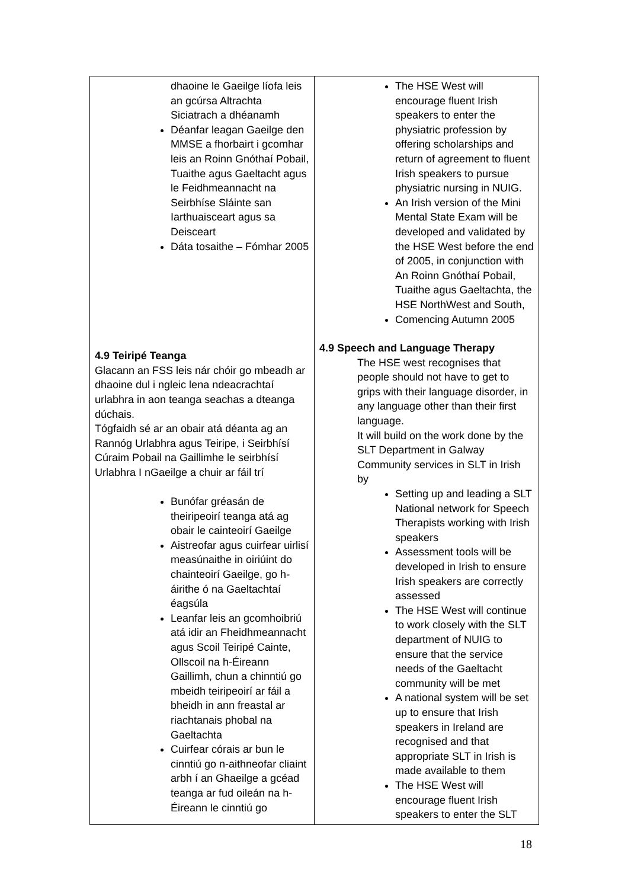| dhaoine le Gaeilge líofa leis an gcúrsa Altrachta Siciatrach a dhéanamh Déanfar leagan Gaeilge den MMSE a fhorbairt i gcomhar leis an Roinn Gnóthaí Pobail, Tuaithe agus Gaeltacht agus le Feidhmeannacht na Seirbhíse Sláinte san Iarthuaisceart agus sa Deisceart Dáta tosaithe – Fómhar 2005 4.9 Teiripé Teanga Glacann an FSS leis nár chóir go mbeadh ar dhaoine dul i ngleic lena ndeacrachtaí urlabhra in aon teanga seachas a dteanga dúchais. Tógfaidh sé ar an obair atá déanta ag an Rannóg Urlabhra agus Teiripe, i Seirbhísí Cúraim Pobail na Gaillimhe le seirbhísí Urlabhra I nGaeilge a chuir ar fáil trí Bunófar gréasán de theiripeoirí teanga atá ag obair le cainteoirí Gaeilge Aistreofar agus cuirfear uirlisí measúnaithe in oiriúint do chainteoirí Gaeilge, go h-áirithe ó na Gaeltachtaí éagsúla Leanfar leis an gcomhoibriú atá idir an Fheidhmeannacht agus Scoil Teiripé Cainte, Ollscoil na h-Éireann Gaillimh, chun a chinntiú go mbeidh teiripeoirí ar fáil a bheidh in ann freastal ar riachtanais phobal na Gaeltachta Cuirfear córais ar bun le cinntiú go n-aithneofar cliaint arbh í an Ghaeilge a gcéad teanga ar fud oileán na h-Éireann le cinntiú go | The HSE West will encourage fluent Irish speakers to enter the physiatric profession by offering scholarships and return of agreement to fluent Irish speakers to pursue physiatric nursing in NUIG. An Irish version of the Mini Mental State Exam will be developed and validated by the HSE West before the end of 2005, in conjunction with An Roinn Gnóthaí Pobail, Tuaithe agus Gaeltachta, the HSE NorthWest and South, Comencing Autumn 2005 4.9 Speech and Language Therapy The HSE west recognises that people should not have to get to grips with their language disorder, in any language other than their first language. It will build on the work done by the SLT Department in Galway Community services in SLT in Irish by Setting up and leading a SLT National network for Speech Therapists working with Irish speakers Assessment tools will be developed in Irish to ensure Irish speakers are correctly assessed The HSE West will continue to work closely with the SLT department of NUIG to ensure that the service needs of the Gaeltacht community will be met A national system will be set up to ensure that Irish speakers in Ireland are recognised and that appropriate SLT in Irish is made available to them The HSE West will encourage fluent Irish speakers to enter the SLT |
18